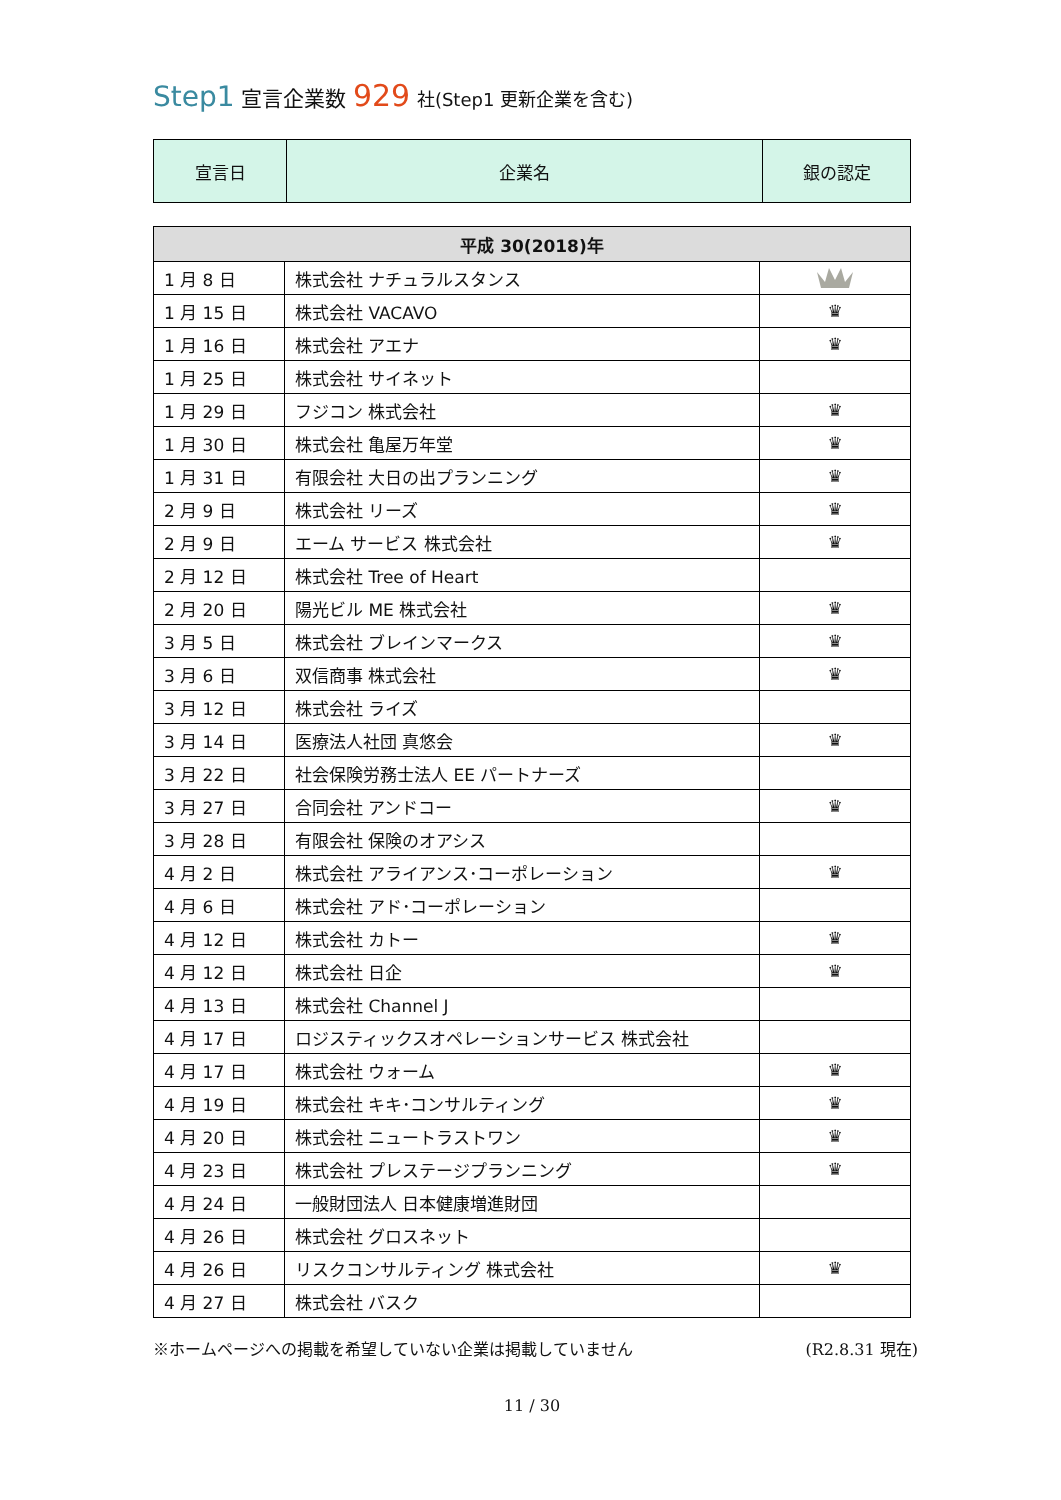Step1 宣言企業数 929 社(Step1 更新企業を含む)
| 宣言日 | 企業名 | 銀の認定 |
| 平成 30(2018)年 | | |
| --- | --- | --- |
| 1 月 8 日 | 株式会社 ナチュラルスタンス | |
| 1 月 15 日 | 株式会社 VACAVO | ♛ |
| 1 月 16 日 | 株式会社 アエナ | ♛ |
| 1 月 25 日 | 株式会社 サイネット | |
| 1 月 29 日 | フジコン 株式会社 | ♛ |
| 1 月 30 日 | 株式会社 亀屋万年堂 | ♛ |
| 1 月 31 日 | 有限会社 大日の出プランニング | ♛ |
| 2 月 9 日 | 株式会社 リーズ | ♛ |
| 2 月 9 日 | エーム サービス 株式会社 | ♛ |
| 2 月 12 日 | 株式会社 Tree of Heart | |
| 2 月 20 日 | 陽光ビル ME 株式会社 | ♛ |
| 3 月 5 日 | 株式会社 ブレインマークス | ♛ |
| 3 月 6 日 | 双信商事 株式会社 | ♛ |
| 3 月 12 日 | 株式会社 ライズ | |
| 3 月 14 日 | 医療法人社団 真悠会 | ♛ |
| 3 月 22 日 | 社会保険労務士法人 EE パートナーズ | |
| 3 月 27 日 | 合同会社 アンドコー | ♛ |
| 3 月 28 日 | 有限会社 保険のオアシス | |
| 4 月 2 日 | 株式会社 アライアンス･コーポレーション | ♛ |
| 4 月 6 日 | 株式会社 アド･コーポレーション | |
| 4 月 12 日 | 株式会社 カトー | ♛ |
| 4 月 12 日 | 株式会社 日企 | ♛ |
| 4 月 13 日 | 株式会社 Channel J | |
| 4 月 17 日 | ロジスティックスオペレーションサービス 株式会社 | |
| 4 月 17 日 | 株式会社 ウォーム | ♛ |
| 4 月 19 日 | 株式会社 キキ･コンサルティング | ♛ |
| 4 月 20 日 | 株式会社 ニュートラストワン | ♛ |
| 4 月 23 日 | 株式会社 プレステージプランニング | ♛ |
| 4 月 24 日 | 一般財団法人 日本健康増進財団 | |
| 4 月 26 日 | 株式会社 グロスネット | |
| 4 月 26 日 | リスクコンサルティング 株式会社 | ♛ |
| 4 月 27 日 | 株式会社 バスク | |
※ホームページへの掲載を希望していない企業は掲載していません (R2.8.31 現在)
11 / 30